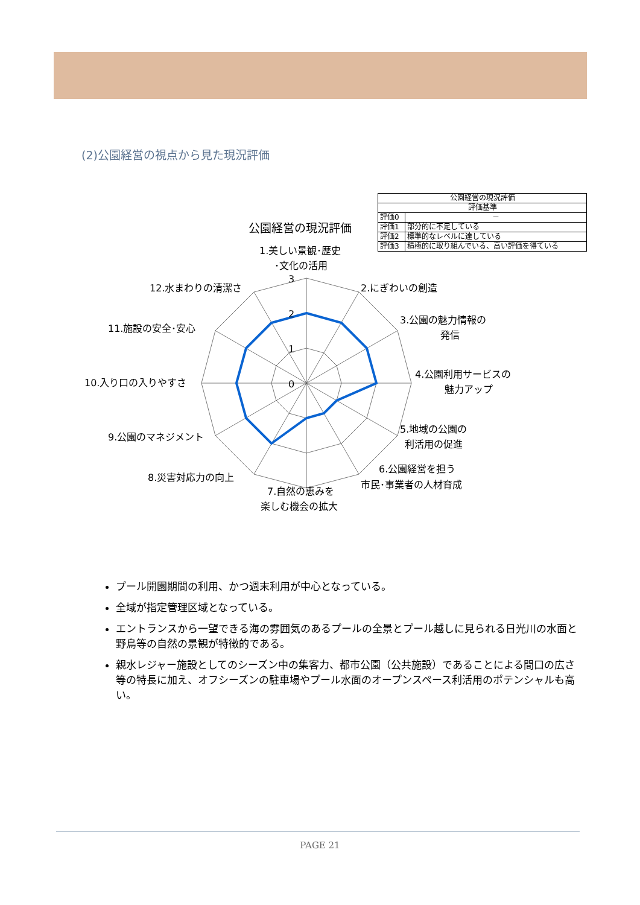(2)公園経営の視点から見た現況評価
| 公園経営の現況評価 | |
| --- | --- |
| 評価基準 | |
| 評価0 | － |
| 評価1 | 部分的に不足している |
| 評価2 | 標準的なレベルに達している |
| 評価3 | 積極的に取り組んでいる、高い評価を得ている |
公園経営の現況評価
3
2
1
0
1.美しい景観･歴史
･文化の活用
2.にぎわいの創造
3.公園の魅力情報の
発信
4.公園利用サービスの
魅力アップ
5.地域の公園の
利活用の促進
6.公園経営を担う
市民･事業者の人材育成
7.自然の恵みを
楽しむ機会の拡大
8.災害対応力の向上
9.公園のマネジメント
10.入り口の入りやすさ
11.施設の安全･安心
12.水まわりの清潔さ
プール開園期間の利用、かつ週末利用が中心となっている。
全域が指定管理区域となっている。
エントランスから一望できる海の雰囲気のあるプールの全景とプール越しに見られる日光川の水面と野鳥等の自然の景観が特徴的である。
親水レジャー施設としてのシーズン中の集客力、都市公園（公共施設）であることによる間口の広さ等の特長に加え、オフシーズンの駐車場やプール水面のオープンスペース利活用のポテンシャルも高い。
PAGE 21